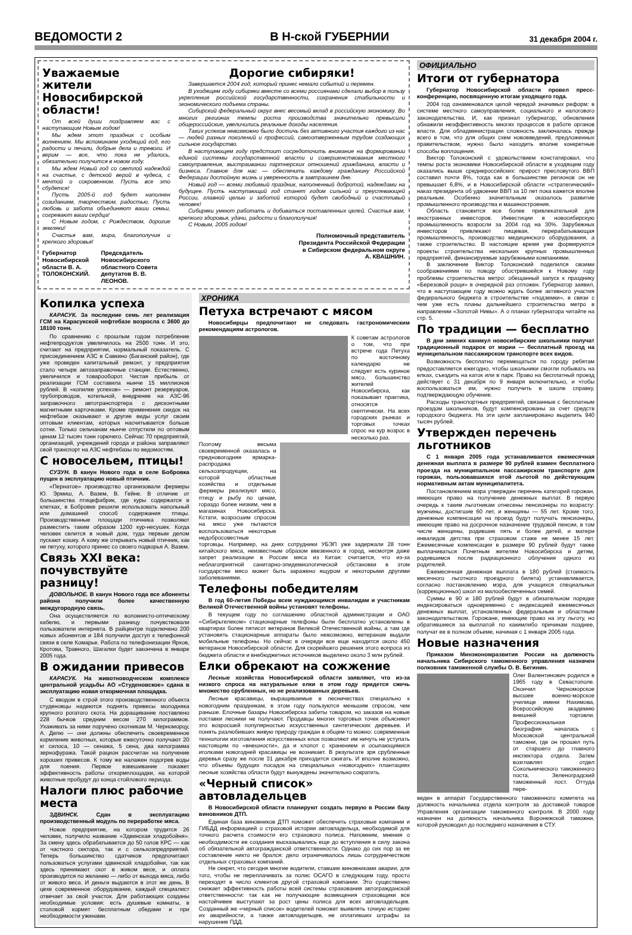ВЕДОМОСТИ 2
В Н-ской ГУБЕРНИИ
31 декабря 2004 г.
Уважаемые жители Новосибирской области!
От всей души поздравляем вас с наступающим Новым годом!
Мы ждем этот праздник с особым волнением. Мы вспоминаем уходящий год, его радости и печали, добрые дела и тревоги. И верим — все, что пока не удалось, обязательно получится в новом году.
Мы ждем Новый год со светлой надеждой на счастье, с детской верой в чудеса, с мечтой о сокровенном. Пусть все это сбудется!
Пусть 2005-й год будет наполнен созиданием, творчеством, радостью. Пусть любовь и забота объединяют ваши семьи, согревают ваши сердца!
С Новым годом, с Рождеством, дорогие земляки!
Счастья вам, мира, благополучия и крепкого здоровья!
Губернатор Новосибирской области В. А. ТОЛОКОНСКИЙ.
Председатель Новосибирского областного Совета депутатов В. В. ЛЕОНОВ.
Дорогие сибиряки!
Завершается 2004 год, который принес немало событий и перемен.
В уходящем году сибиряки вместе со всеми россиянами сделали выбор в пользу укрепления российской государственности, сохранения стабильности и экономического подъема страны.
Сибирский федеральный округ внес весомый вклад в российскую экономику. Во многих регионах темпы роста производства значительно превысили общероссийские, увеличились реальные доходы населения.
Таких успехов невозможно было достичь без активного участия каждого из нас — людей разных поколений и профессий, самоотверженным трудом создающих сильное государство.
В наступающем году предстоит сосредоточить внимание на формировании единой системы государственной власти и совершенствования местного самоуправления, выстраивании партнерских отношений гражданина, власти и бизнеса. Главное для нас — обеспечить каждому гражданину Российской Федерации достойную жизнь и уверенность в завтрашнем дне.
Новый год — всеми любимый праздник, наполненный добротой, надеждами на будущее. Пусть наступающий год станет годом сильной и преуспевающей России, главной целью и заботой которой будет свободный и счастливый человек!
Сибиряки умеют работать и добиваться поставленных целей. Счастья вам, крепкого здоровья, удачи, радости и благополучия!
С Новым, 2005 годом!
Полномочный представитель
Президента Российской Федерации
в Сибирском федеральном округе
А. КВАШНИН.
Копилка успеха
КАРАСУК. За последние семь лет реализация ГСМ на Карасукской нефтебазе возросла с 3600 до 18100 тонн.
По сравнению с прошлым годом потребление нефтепродуктов увеличилось на 2500 тонн. И это, считают на предприятии, нормальный показатель. С присоединением АЗС в Савкино (Баганский район), где уже проведен капитальный ремонт, у предприятия стало четыре автозаправочные станции. Естественно, увеличился и товарооборот. Чистая прибыль от реализации ГСМ составила нынче 15 миллионов рублей. В «копилке успехов» — ремонт резервуаров, трубопроводов, котельной, внедрение на АЗС-96 заправочного автотранспортера с дисконтными магнитными карточками. Кроме применения скидок на нефтебазе оказывают и другие виды услуг своим оптовым клиентам, которых насчитывается больше сотни. Только сельчанам нынче отпустили по оптовым ценам 12 тысяч тонн горючего. Сейчас 70 предприятий, организаций, учреждений города и района заправляют свой транспорт на АЗС нефтебазы по ведомостям.
С новосельем, птицы!
СУЗУН. В канун Нового года в селе Бобровка пущен в эксплуатацию новый птичник.
«Пернатое» производство организовали фермеры Ю. Эрмиш, А. Вазем, В. Гейне. В отличие от большинства птицефабрик, где куры содержатся в клетках, в Бобровке решили использовать напольный или домашний способ содержания птицы. Производственные площади птичника позволяют разместить таким образом 1200 кур-несушек. Когда человек селится в новый дом, туда первым делом пускают кошку. А кому же открывать новый птичник, как не петуху, которого принес со своего подворья А. Вазем.
Связь XXI века: почувствуйте разницу!
ДОВОЛЬНОЕ. В канун Нового года все абоненты района получили более качественную междугородную связь.
Она осуществляется по волокнисто-оптическому кабелю, и первыми разницу почувствовали пользователи интернета. В райцентре подключено 200 новых абонентов и 184 получили доступ к телефонной связи в селе Комарье. Работа по телефонизации Ярков, Кротова, Травного, Шагалки будет закончена в январе 2005 года.
В ожидании привесов
КАРАСУК. На животноводческом комплексе центральной усадьбы АО «Студеновское» сдана в эксплуатацию новая откормочная площадка.
С вводом в строй этого производственного объекта студеновцы надеются поднять привесы молодняка крупного рогатого скота. На доращивание поставлено 228 бычков средним весом 270 килограммов. Ухаживать за ними поручено скотникам М. Черноморцу, А. Делю — они должны обеспечить своевременное кормление животных, которые ежесуточно получают 20 кг силоса, 10 — сенажа, 5 сена, два килограмма зернофуража. Такой рацион рассчитан на получение хороших привесов. К тому же налажен подогрев воды для поения. Первое взвешивание покажет эффективность работы откормплощадки, на которой животные пробудут до конца стойлового периода.
Налоги плюс рабочие места
ЗДВИНСК. Сдан в эксплуатацию производственный модуль по переработке мяса.
Новое предприятие, на котором трудится 26 человек, получило название «Здвинская хладобойня». За смену здесь обрабатывается до 50 голов КРС — как от частного сектора, так и с сельхозпредприятий. Теперь большинство сдатчиков предпочитают пользоваться услугами здвинской хладобойни, так как здесь принимают скот в живом весе, и оплата производится по желанию — либо от выхода мяса, либо от живого веса. И деньги выдаются в этот же день. В цехе современное оборудование, каждый специалист отвечает за свой участок. Для работающих созданы необходимые условия: есть душевые комнаты, в столовой кормят бесплатным обедами и при необходимости ужинами.
ХРОНИКА
Петуха встречают с мясом
Новосибирцы предпочитают не следовать гастрономическим рекомендациям астрологов.
К советам астрологов о том, что при встрече года Петуха по восточному календарю не следует есть куриное мясо, большинство жителей Новосибирска, как показывает практика, относятся скептически. На всех городских рынках и торговых точках спрос на кур возрос в несколько раз.
Поэтому весьма своевременной оказалась и предновогодняя ярмарка-распродажа сельхозпродукции, на которой областные хозяйства и отдельные фермеры реализуют мясо, птицу и рыбу по ценам, гораздо более низким, чем в магазинах Новосибирска. Кстати, возросшим спросом на мясо уже пытаются воспользоваться некоторые недобросовестные
торговцы. Например, на днях сотрудники УБЭП уже задержали 28 тонн китайского мяса, неизвестным образом ввезенного в город, несмотря даже запрет реализации в России мяса из Китая: считается, что из-за неблагоприятной санитарно-эпидемиологической обстановки в этом государстве мясо может быть заражено ящуром и некоторыми другими заболеваниями.
Телефоны победителям
В год 60-летия Победы всем нуждающимся инвалидам и участникам Великой Отечественной войны установят телефоны.
В текущем году по соглашению областной администрации и ОАО «Сибирьтелеком» стационарные телефоны были бесплатно установлены в квартирах более пятисот ветеранов Великой Отечественной войны, а там где установить стационарные аппараты было невозможно, ветеранам выдали мобильные телефоны. Но сейчас в очереди все еще находится около 450 ветеранов Новосибирской области. Для скорейшего решения этого вопроса из бюджета области и внебюджетных источников выделено около 3 млн рублей.
Елки обрекают на сожжение
Лесные хозяйства Новосибирской области заявляют, что из-за низкого спроса на натуральные елки в этом году придется сжечь множество срубленных, но не реализованных деревьев.
Лесные красавицы, выращиваемые в лесничествах специально к новогодним праздникам, в этом году пользуются меньшим спросом, чем раньше. Елочные базары Новосибирска забиты товаром, но заказов на новые поставки лесники не получают. Продавцы многих торговых точек объясняют это возросшей популярностью искусственных синтетических деревьев. И понять разлюбивших живую природу граждан в общем-то можно: современные технологии изготовления искусственных елок позволяют им ничуть не уступать настоящим по «внешности», да и хлопот с хранением и осыпающимися иголками новогодней красавицы не возникает. В результате зря срубленные деревья сразу же после 31 декабря приходится сжигать. И вполне возможно, что объемы будущих посадок на специальных «новогодних» плантациях лесные хозяйства области будут вынуждены значительно сократить.
«Черный список» автовладельцев
В Новосибирской области планируют создать первую в России базу виновников ДТП.
Единая база виновников ДТП поможет обеспечить страховые компании и ГИБДД информацией о страховой истории автовладельца, необходимой для точного расчета стоимости его страхового полиса. Напомним, мнения о необходимости ее создания высказывались еще до вступления в силу закона об обязательной автогражданской ответственности. Однако до сих пор за ее составление никто не брался: дело ограничивалось лишь сотрудничеством отдельных страховых компаний.
Не секрет, что сегодня многие водители, ставшие виновниками аварии, для того, чтобы не переплачивать за полис ОСАГО в следующем году, просто переходят в число клиентов другой страховой компании. Это существенно снижает эффективность работы всей системы страхования автогражданской ответственности: так как не получающие возмещения страховщики все настойчивее выступают за рост цены полиса для всех автовладельцев. Созданный же «черный список» водителей поможет выявлять точную историю их аварийности, а также автовладельцев, не оплативших штрафы за нарушение ПДД.
ОФИЦИАЛЬНО
Итоги от губернатора
Губернатор Новосибирской области провел пресс-конференцию, посвященную итогам уходящего года.
2004 год ознаменовался целой чередой значимых реформ: в системе местного самоуправления, социального и налогового законодательства. И, как признал губернатор, обновления обнажили неэффективность многих процессов в работе органов власти. Для обладминистрации сложность заключалась прежде всего в том, что для общих схем нововведений, предложенных правительством, нужно было находить вполне конкретные способы воплощения.
Виктор Толоконский с удовольствием констатировал, что темпы роста экономики Новосибирской области в уходящем году оказались выше среднероссийских: прирост пресловутого ВВП составил почти 8%, тогда как в большинстве регионов он не превышает 6,8%, и в Новосибирской области «стратегический» наказ президента об удвоении ВВП за 10 лет пока кажется вполне реальным. Особенно значительным оказалось развитие промышленного производства и машиностроения.
Область становится все более привлекательной для иностранных инвесторов. Инвестиции в новосибирскую промышленность возросли за 2004 год на 30%. Зарубежных инвесторов привлекают пищевая, перерабатывающая промышленность, производство медицинского оборудования, а также строительство. В настоящее время уже формируются проекты строительства нескольких крупных промышленных предприятий, финансируемые зарубежными компаниями.
В заключение Виктор Толоконский поделился своими соображениями по поводу обострившейся к Новому году проблемы строительства метро: обещанный запуск к празднику «Березовой рощи» в очередной раз отложен. Губернатор заявил, что в наступающем году можно ждать более активного участия федерального бюджета в строительстве «подземки», в связи с чем уже есть планы дальнейшего строительства метро в направлении «Золотой Нивы». А о планах губернатора читайте на стр. 5.
По традиции — бесплатно
В дни зимних каникул новосибирские школьники получат традиционный подарок от мэрии — бесплатный проезд на муниципальном пассажирском транспорте всех видов.
Возможность бесплатно перемещаться по городу ребятам предоставляется ежегодно, чтобы школьники смогли побывать на елках, съездить на каток или в парк. Право на бесплатный проезд действует с 31 декабря по 9 января включительно, и чтобы воспользоваться им, нужно получить в школе справку, подтверждающую обучение.
Расходы транспортных предприятий, связанные с бесплатным проездом школьников, будут компенсированы за счет средств городского бюджета. На эти цели запланировано выделить 940 тысяч рублей.
Утвержден перечень льготников
С 1 января 2005 года устанавливается ежемесячная денежная выплата в размере 90 рублей взамен бесплатного проезда на муниципальном пассажирском транспорте для горожан, пользовавшихся этой льготой по действующим нормативным актам муниципалитета.
Постановлением мэра утвержден перечень категорий горожан, имеющих право на получение денежных выплат. В первую очередь к таким льготникам отнесены пенсионеры по возрасту: мужчины, достигшие 60 лет, и женщины — 55 лет. Кроме того, денежные компенсации на проезд будут получать пенсионеры, имеющие право на досрочное назначение трудовой пенсии, в том числе женщины, родившие пять и более детей, и матери инвалидов детства при страховом стаже не менее 15 лет. Ежемесячные компенсации в размере 90 рублей будут также выплачиваться Почетным жителям Новосибирска и детям, родившимся после радиационного облучения одного из родителей.
Ежемесячная денежная выплата в 180 рублей (стоимость месячного льготного проездного билета) устанавливается, согласно постановлению мэра, для учащихся специальных (коррекционных) школ из малообеспеченных семей.
Суммы в 90 и 180 рублей будут в обязательном порядке индексироваться одновременно с индексацией ежемесячных денежных выплат, установленных федеральным и областным законодательством. Горожане, имеющие право на эту льготу, но обратившиеся за выплатой по какимлибо причинам позднее, получат ее в полном объеме, начиная с 1 января 2005 года.
Новые назначения
Приказом Минэкономразвития России на должность начальника Сибирского таможенного управления назначен полковник таможенной службы О. В. Бегинин.
Олег Валентинович родился в 1965 году в Севастополе. Окончил Черноморское высшее военно-морское училище имени Нахимова, Всероссийскую академию внешней торговли. Профессиональная биография началась с Московской центральной таможни, где он прошел путь от старшего до главного инспектора отдела. Затем возглавлял отдел Сокольнического таможенного поста, Зеленоградский таможенный пост. Оттуда пере-
веден в аппарат Государственного таможенного комитета на должность начальника отдела контроля за доставкой товаров Управления организации таможенного контроля. В 2000 году назначен на должность начальника Воронежской таможни, которой руководил до последнего назначения в СТУ.